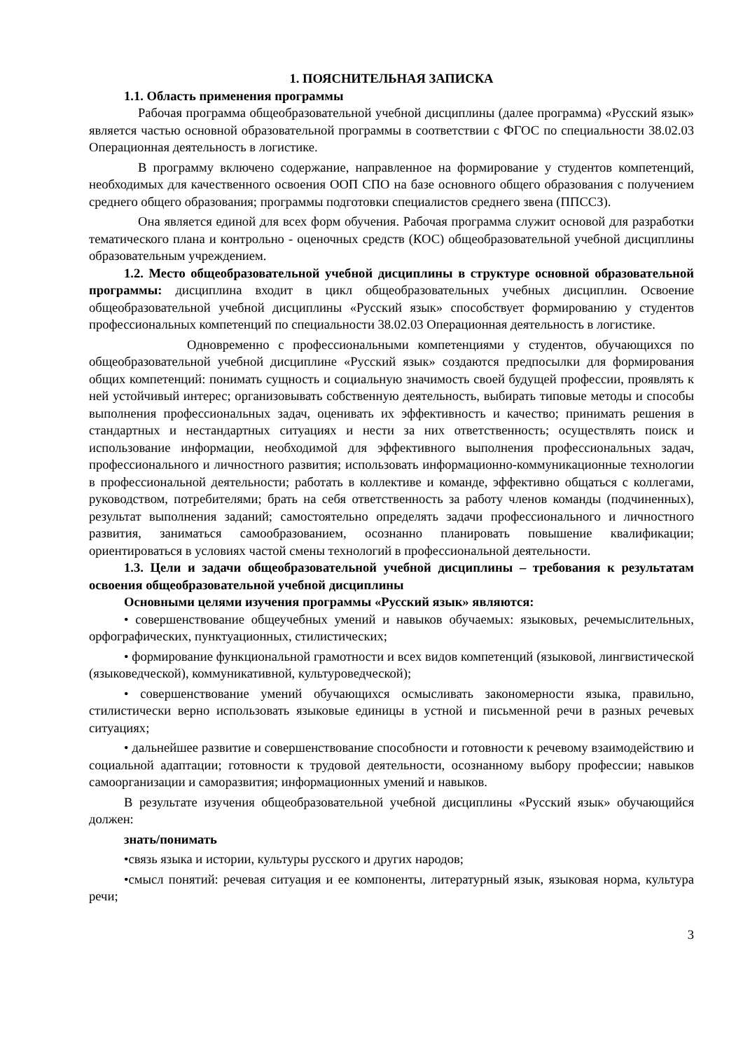1. ПОЯСНИТЕЛЬНАЯ ЗАПИСКА
1.1. Область применения программы
Рабочая программа общеобразовательной учебной дисциплины (далее программа) «Русский язык» является частью основной образовательной программы в соответствии с ФГОС по специальности 38.02.03 Операционная деятельность в логистике.
В программу включено содержание, направленное на формирование у студентов компетенций, необходимых для качественного освоения ООП СПО на базе основного общего образования с получением среднего общего образования; программы подготовки специалистов среднего звена (ППССЗ).
Она является единой для всех форм обучения. Рабочая программа служит основой для разработки тематического плана и контрольно - оценочных средств (КОС) общеобразовательной учебной дисциплины образовательным учреждением.
1.2. Место общеобразовательной учебной дисциплины в структуре основной образовательной программы: дисциплина входит в цикл общеобразовательных учебных дисциплин. Освоение общеобразовательной учебной дисциплины «Русский язык» способствует формированию у студентов профессиональных компетенций по специальности 38.02.03 Операционная деятельность в логистике.
Одновременно с профессиональными компетенциями у студентов, обучающихся по общеобразовательной учебной дисциплине «Русский язык» создаются предпосылки для формирования общих компетенций: понимать сущность и социальную значимость своей будущей профессии, проявлять к ней устойчивый интерес; организовывать собственную деятельность, выбирать типовые методы и способы выполнения профессиональных задач, оценивать их эффективность и качество; принимать решения в стандартных и нестандартных ситуациях и нести за них ответственность; осуществлять поиск и использование информации, необходимой для эффективного выполнения профессиональных задач, профессионального и личностного развития; использовать информационно-коммуникационные технологии в профессиональной деятельности; работать в коллективе и команде, эффективно общаться с коллегами, руководством, потребителями; брать на себя ответственность за работу членов команды (подчиненных), результат выполнения заданий; самостоятельно определять задачи профессионального и личностного развития, заниматься самообразованием, осознанно планировать повышение квалификации; ориентироваться в условиях частой смены технологий в профессиональной деятельности.
1.3. Цели и задачи общеобразовательной учебной дисциплины – требования к результатам освоения общеобразовательной учебной дисциплины
Основными целями изучения программы «Русский язык» являются:
• совершенствование общеучебных умений и навыков обучаемых: языковых, речемыслительных, орфографических, пунктуационных, стилистических;
• формирование функциональной грамотности и всех видов компетенций (языковой, лингвистической (языковедческой), коммуникативной, культуроведческой);
• совершенствование умений обучающихся осмысливать закономерности языка, правильно, стилистически верно использовать языковые единицы в устной и письменной речи в разных речевых ситуациях;
• дальнейшее развитие и совершенствование способности и готовности к речевому взаимодействию и социальной адаптации; готовности к трудовой деятельности, осознанному выбору профессии; навыков самоорганизации и саморазвития; информационных умений и навыков.
В результате изучения общеобразовательной учебной дисциплины «Русский язык» обучающийся должен:
знать/понимать
•связь языка и истории, культуры русского и других народов;
•смысл понятий: речевая ситуация и ее компоненты, литературный язык, языковая норма, культура речи;
3